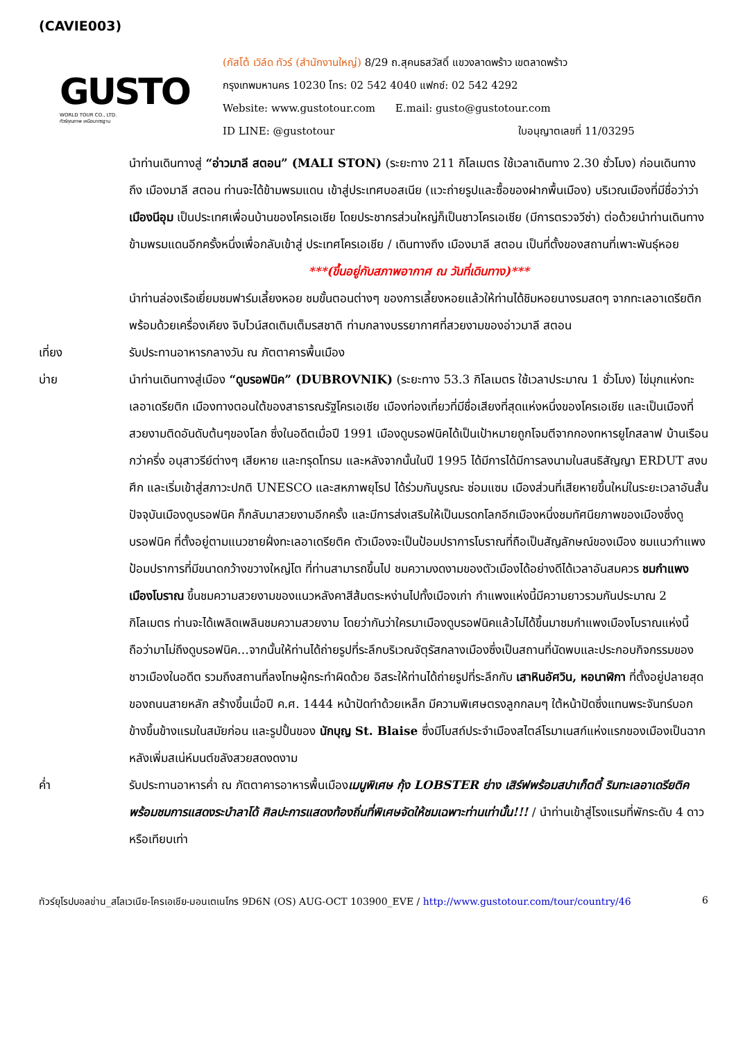(CAVIE003)
GUSTO
WORLD TOUR CO., LTD.
ทัวร์คุณภาพ เหนือมาตรฐาน
(กัสโต้ เวิล์ด ทัวร์ (สำนักงานใหญ่) 8/29 ถ.สุคนธสวัสดิ์ แขวงลาดพร้าว เขตลาดพร้าว
กรุงเทพมหานคร 10230 โทร: 02 542 4040 แฟกซ์: 02 542 4292
Website: www.gustotour.com E.mail: gusto@gustotour.com
ID LINE: @gustotour ใบอนุญาตเลขที่ 11/03295
นำท่านเดินทางสู่ “อ่าวมาลี สตอน” (MALI STON) (ระยะทาง 211 กิโลเมตร ใช้เวลาเดินทาง 2.30 ชั่วโมง) ก่อนเดินทางถึง เมืองมาลี สตอน ท่านจะได้ข้ามพรมแดน เข้าสู่ประเทศบอสเนีย (แวะถ่ายรูปและซื้อของฝากพื้นเมือง) บริเวณเมืองที่มีชื่อว่าว่า เมืองนีอุม เป็นประเทศเพื่อนบ้านของโครเอเชีย โดยประชากรส่วนใหญ่ก็เป็นชาวโครเอเชีย (มีการตรวจวีซ่า) ต่อด้วยนำท่านเดินทางข้ามพรมแดนอีกครั้งหนึ่งเพื่อกลับเข้าสู่ ประเทศโครเอเชีย / เดินทางถึง เมืองมาลี สตอน เป็นที่ตั้งของสถานที่เพาะพันธุ์หอย
***(ขึ้นอยู่กับสภาพอากาศ ณ วันที่เดินทาง)***
นำท่านล่องเรือเยี่ยมชมฟาร์มเลี้ยงหอย ชมขั้นตอนต่างๆ ของการเลี้ยงหอยแล้วให้ท่านได้ชิมหอยนางรมสดๆ จากทะเลอาเดรียติก พร้อมด้วยเครื่องเคียง จิบไวน์สดเติมเต็มรสชาติ ท่ามกลางบรรยากาศที่สวยงามของอ่าวมาลี สตอน
เที่ยง รับประทานอาหารกลางวัน ณ ภัตตาคารพื้นเมือง
บ่าย นำท่านเดินทางสู่เมือง “ดูบรอฟนิค” (DUBROVNIK) (ระยะทาง 53.3 กิโลเมตร ใช้เวลาประมาณ 1 ชั่วโมง) ไข่มุกแห่งทะเลอาเดรียติก เมืองทางตอนใต้ของสาธารณรัฐโครเอเชีย เมืองท่องเที่ยวที่มีชื่อเสียงที่สุดแห่งหนึ่งของโครเอเชีย และเป็นเมืองที่สวยงามติดอันดับต้นๆของโลก ซึ่งในอดีตเมื่อปี 1991 เมืองดูบรอฟนิคได้เป็นเป้าหมายถูกโจมตีจากกองทหารยูโกสลาฟ บ้านเรือนกว่าครึ่ง อนุสาวรีย์ต่างๆ เสียหาย และทรุดโทรม และหลังจากนั้นในปี 1995 ได้มีการได้มีการลงนามในสนธิสัญญา ERDUT สงบศึก และเริ่มเข้าสู่สภาวะปกติ UNESCO และสหภาพยุโรป ได้ร่วมกันบูรณะ ซ่อมแซม เมืองส่วนที่เสียหายขึ้นใหม่ในระยะเวลาอันสั้น ปัจจุบันเมืองดูบรอฟนิค ก็กลับมาสวยงามอีกครั้ง และมีการส่งเสริมให้เป็นมรดกโลกอีกเมืองหนึ่งชมทัศนียภาพของเมืองซึ่งดูบรอฟนิค ที่ตั้งอยู่ตามแนวชายฝั่งทะเลอาเดรียติค ตัวเมืองจะเป็นป้อมปราการโบราณที่ถือเป็นสัญลักษณ์ของเมือง ชมแนวกำแพงป้อมปราการที่มีขนาดกว้างขวางใหญ่โต ที่ท่านสามารถขึ้นไป ชมความงดงามของตัวเมืองได้อย่างดีได้เวลาอันสมควร ชมกำแพงเมืองโบราณ ขึ้นชมความสวยงามของแนวหลังคาสีส้มตระหง่านไปทั้งเมืองเก่า กำแพงแห่งนี้มีความยาวรวมกันประมาณ 2 กิโลเมตร ท่านจะได้เพลิดเพลินชมความสวยงาม โดยว่ากันว่าใครมาเมืองดูบรอฟนิคแล้วไม่ได้ขึ้นมาชมกำแพงเมืองโบราณแห่งนี้ ถือว่ามาไม่ถึงดูบรอฟนิค…จากนั้นให้ท่านได้ถ่ายรูปที่ระลึกบริเวณจัตุรัสกลางเมืองซึ่งเป็นสถานที่นัดพบและประกอบกิจกรรมของชาวเมืองในอดีต รวมถึงสถานที่ลงโทษผู้กระทำผิดด้วย อิสระให้ท่านได้ถ่ายรูปที่ระลึกกับ เสาหินอัศวิน, หอนาฬิกา ที่ตั้งอยู่ปลายสุดของถนนสายหลัก สร้างขึ้นเมื่อปี ค.ศ. 1444 หน้าปัดทำด้วยเหล็ก มีความพิเศษตรงลูกกลมๆ ใต้หน้าปัดซึ่งแทนพระจันทร์บอกข้างขึ้นข้างแรมในสมัยก่อน และรูปปั้นของ นักบุญ St. Blaise ซึ่งมีโบสถ์ประจำเมืองสไตล์โรมาเนสก์แห่งแรกของเมืองเป็นฉากหลังเพิ่มสเน่ห์มนต์ขลังสวยสดงดงาม
ค่ำ รับประทานอาหารค่ำ ณ ภัตตาคารอาหารพื้นเมืองเมนูพิเศษ กุ้ง LOBSTER ย่าง เสิร์ฟพร้อมสปาเก็ตตี้ ริมทะเลอาเดรียติค พร้อมชมการแสดงระบำลาโด้ ศิลปะการแสดงท้องถิ่นที่พิเศษจัดให้ชมเฉพาะท่านเท่านั้น!!! / นำท่านเข้าสู่โรงแรมที่พักระดับ 4 ดาวหรือเทียบเท่า
ทัวร์ยุโรปบอลข่าน_สโลเวเนีย-โครเอเชีย-มอนเตเนโกร 9D6N (OS) AUG-OCT 103900_EVE / http://www.gustotour.com/tour/country/46 6